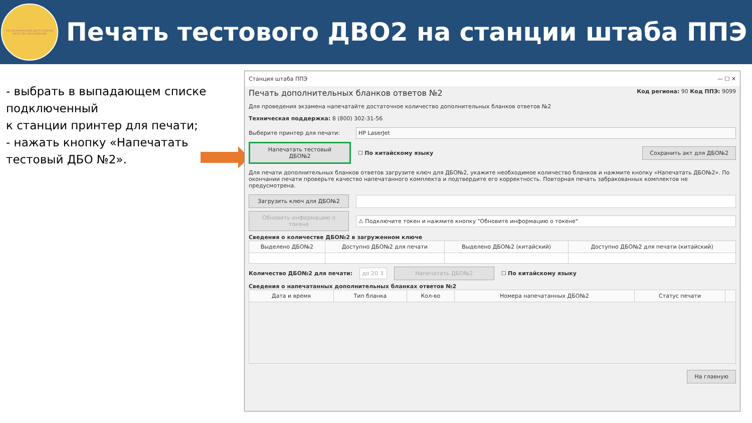РЕСПУБЛИКАНСКИЙ ЦЕНТР ОЦЕНКИ КАЧЕСТВА ОБРАЗОВАНИЯ
Печать тестового ДВО2 на станции штаба ППЭ
- выбрать в выпадающем списке подключенный
к станции принтер для печати;
- нажать кнопку «Напечатать тестовый ДБО №2».
Станция штаба ППЭ — ☐ ✕
Печать дополнительных бланков ответов №2 Код региона: 90 Код ППЭ: 9099
Для проведения экзамена напечатайте достаточное количество дополнительных бланков ответов №2
Техническая поддержка: 8 (800) 302-31-56
Выберите принтер для печати: HP LaserJet
Напечатать тестовый ДБО№2 ☐ По китайскому языку Сохранить акт для ДБО№2
Для печати дополнительных бланков ответов загрузите ключ для ДБО№2, укажите необходимое количество бланков и нажмите кнопку «Напечатать ДБО№2». По окончании печати проверьте качество напечатанного комплекта и подтвердите его корректность. Повторная печать забракованных комплектов не предусмотрена.
Загрузить ключ для ДБО№2
Обновить информацию о токене ⚠ Подключите токен и нажмите кнопку "Обновите информацию о токене"
Сведения о количестве ДБО№2 в загруженном ключе
| Выделено ДБО№2 | Доступно ДБО№2 для печати | Выделено ДБО№2 (китайский) | Доступно ДБО№2 для печати (китайский) |
| --- | --- | --- | --- |
Количество ДБО№2 для печати: до 20 ⇕ Напечатать ДБО№2 ☐ По китайскому языку
Сведения о напечатанных дополнительных бланках ответов №2
| Дата и время | Тип бланка | Кол-во | Номера напечатанных ДБО№2 | Статус печати | |
| --- | --- | --- | --- | --- | --- |
На главную